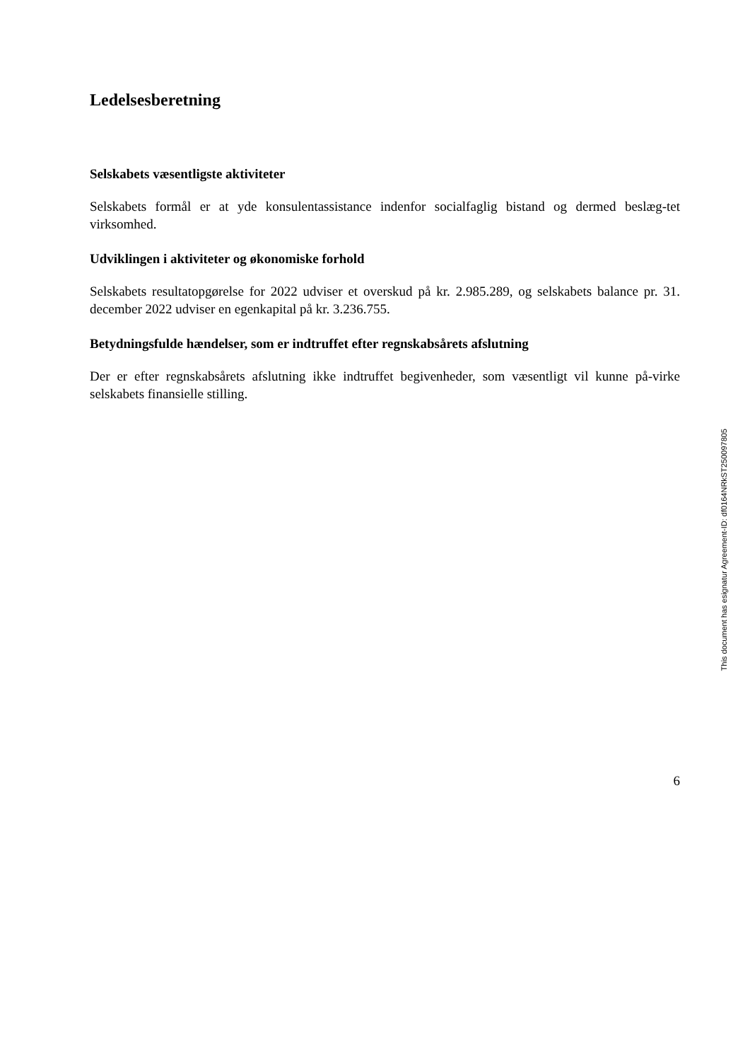Ledelsesberetning
Selskabets væsentligste aktiviteter
Selskabets formål er at yde konsulentassistance indenfor socialfaglig bistand og dermed beslæg-tet virksomhed.
Udviklingen i aktiviteter og økonomiske forhold
Selskabets resultatopgørelse for 2022 udviser et overskud på kr. 2.985.289, og selskabets balance pr. 31. december 2022 udviser en egenkapital på kr. 3.236.755.
Betydningsfulde hændelser, som er indtruffet efter regnskabsårets afslutning
Der er efter regnskabsårets afslutning ikke indtruffet begivenheder, som væsentligt vil kunne på-virke selskabets finansielle stilling.
6
This document has esignatur Agreement-ID: df0164NRkST250097805